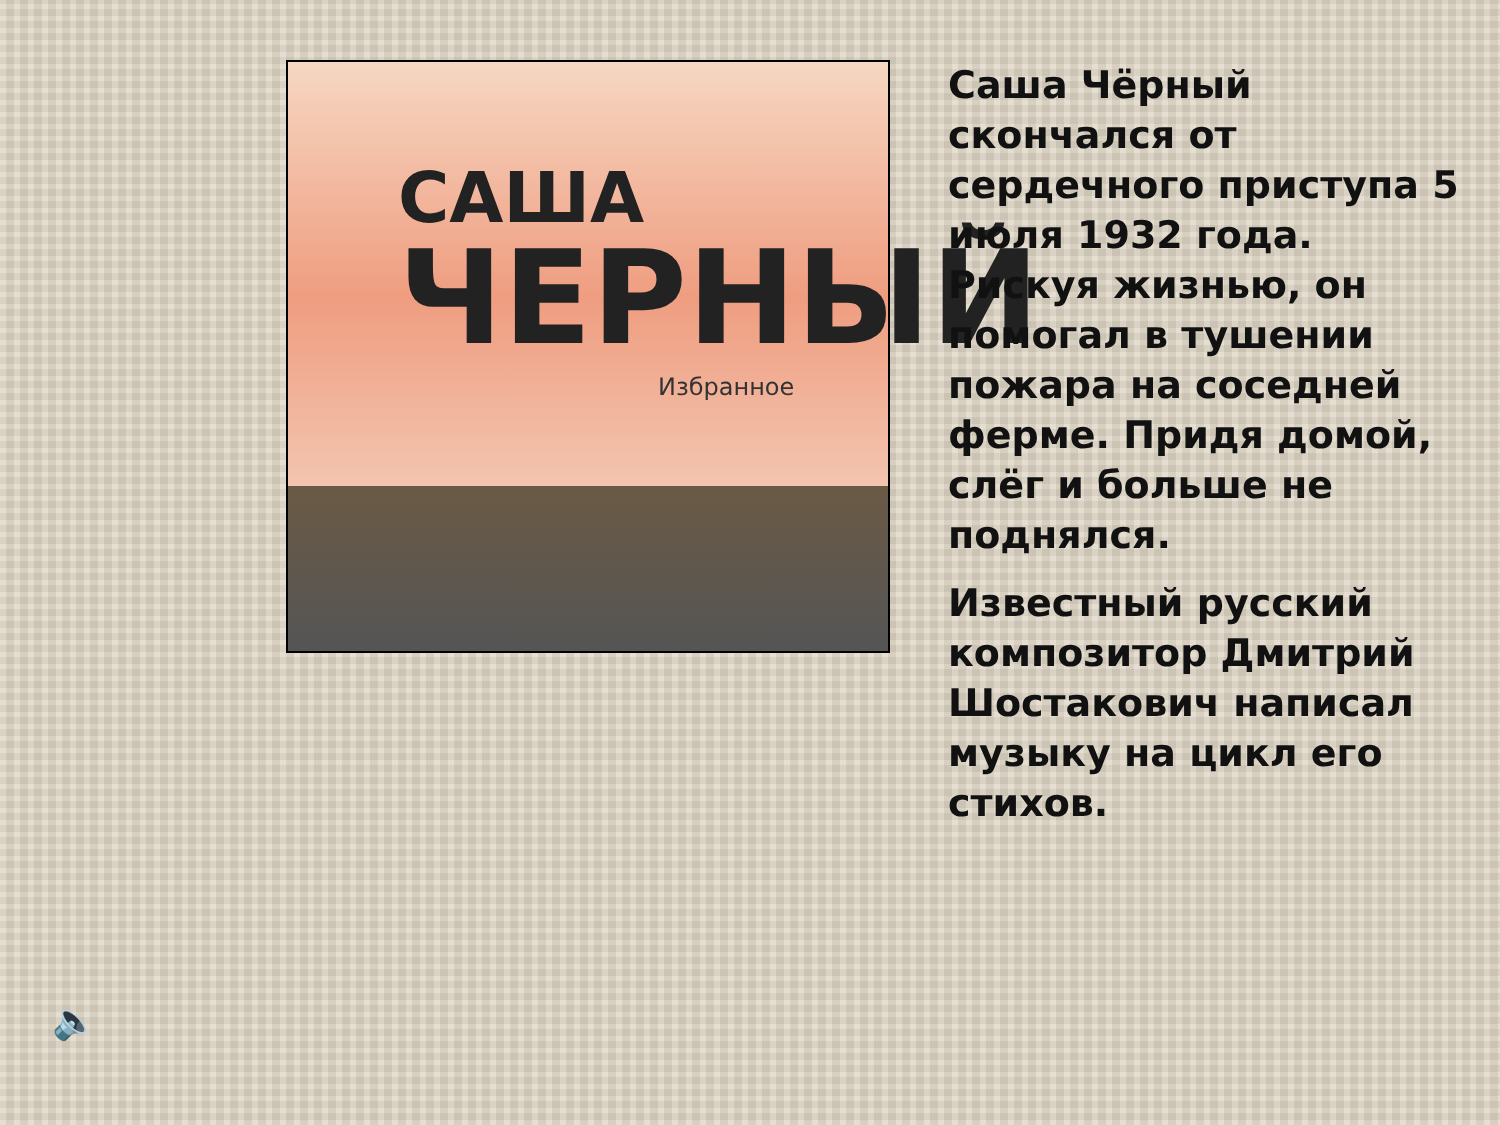САША
ЧЕРНЫЙ
Избранное
Саша Чёрный скончался от сердечного приступа 5 июля 1932 года. Рискуя жизнью, он помогал в тушении пожара на соседней ферме. Придя домой, слёг и больше не поднялся.
Известный русский композитор Дмитрий Шостакович написал музыку на цикл его стихов.
🔈